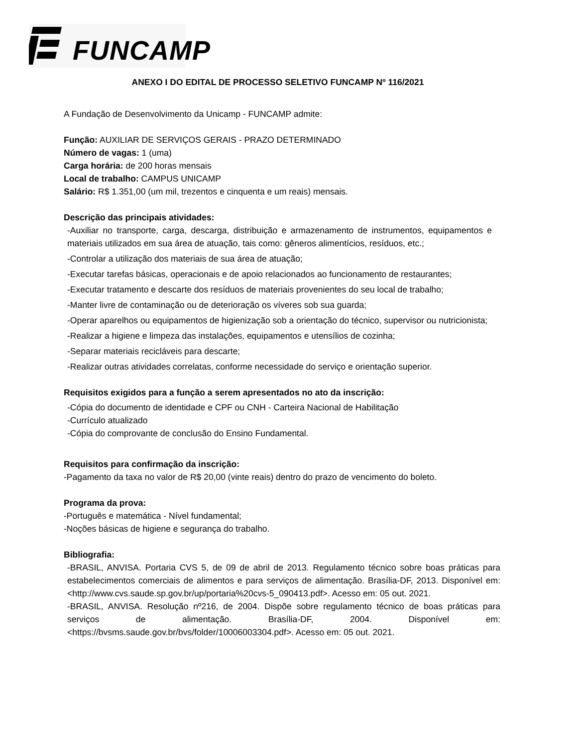FUNCAMP
ANEXO I DO EDITAL DE PROCESSO SELETIVO FUNCAMP Nº 116/2021
A Fundação de Desenvolvimento da Unicamp - FUNCAMP admite:
Função: AUXILIAR DE SERVIÇOS GERAIS - PRAZO DETERMINADO
Número de vagas: 1 (uma)
Carga horária: de 200 horas mensais
Local de trabalho: CAMPUS UNICAMP
Salário: R$ 1.351,00 (um mil, trezentos e cinquenta e um reais) mensais.
Descrição das principais atividades:
-Auxiliar no transporte, carga, descarga, distribuição e armazenamento de instrumentos, equipamentos e materiais utilizados em sua área de atuação, tais como: gêneros alimentícios, resíduos, etc.;
-Controlar a utilização dos materiais de sua área de atuação;
-Executar tarefas básicas, operacionais e de apoio relacionados ao funcionamento de restaurantes;
-Executar tratamento e descarte dos resíduos de materiais provenientes do seu local de trabalho;
-Manter livre de contaminação ou de deterioração os víveres sob sua guarda;
-Operar aparelhos ou equipamentos de higienização sob a orientação do técnico, supervisor ou nutricionista;
-Realizar a higiene e limpeza das instalações, equipamentos e utensílios de cozinha;
-Separar materiais recicláveis para descarte;
-Realizar outras atividades correlatas, conforme necessidade do serviço e orientação superior.
Requisitos exigidos para a função a serem apresentados no ato da inscrição:
-Cópia do documento de identidade e CPF ou CNH - Carteira Nacional de Habilitação
-Currículo atualizado
-Cópia do comprovante de conclusão do Ensino Fundamental.
Requisitos para confirmação da inscrição:
-Pagamento da taxa no valor de R$ 20,00 (vinte reais) dentro do prazo de vencimento do boleto.
Programa da prova:
-Português e matemática - Nível fundamental;
-Noções básicas de higiene e segurança do trabalho.
Bibliografia:
-BRASIL, ANVISA. Portaria CVS 5, de 09 de abril de 2013. Regulamento técnico sobre boas práticas para estabelecimentos comerciais de alimentos e para serviços de alimentação. Brasília-DF, 2013. Disponível em: <http://www.cvs.saude.sp.gov.br/up/portaria%20cvs-5_090413.pdf>. Acesso em: 05 out. 2021.
-BRASIL, ANVISA. Resolução nº216, de 2004. Dispõe sobre regulamento técnico de boas práticas para serviços de alimentação. Brasília-DF, 2004. Disponível em: <https://bvsms.saude.gov.br/bvs/folder/10006003304.pdf>. Acesso em: 05 out. 2021.